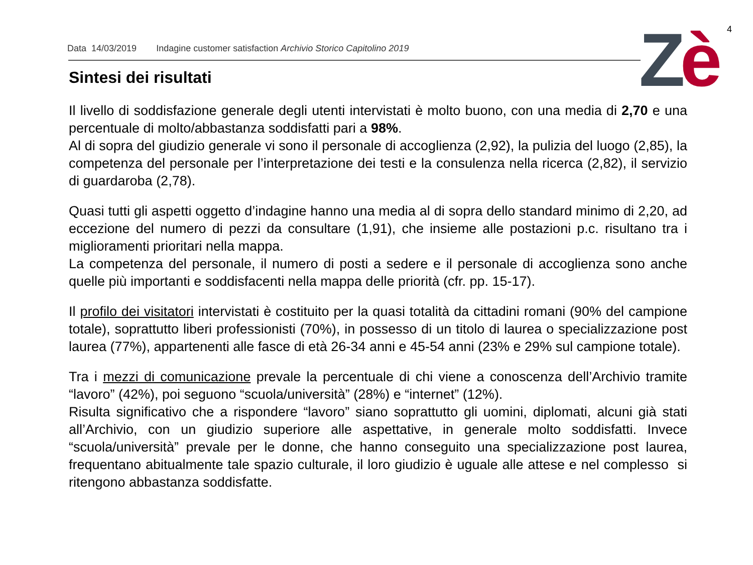4 Zè
Data 14/03/2019 Indagine customer satisfaction Archivio Storico Capitolino 2019
Sintesi dei risultati
Il livello di soddisfazione generale degli utenti intervistati è molto buono, con una media di 2,70 e una percentuale di molto/abbastanza soddisfatti pari a 98%.
Al di sopra del giudizio generale vi sono il personale di accoglienza (2,92), la pulizia del luogo (2,85), la competenza del personale per l’interpretazione dei testi e la consulenza nella ricerca (2,82), il servizio di guardaroba (2,78).
Quasi tutti gli aspetti oggetto d’indagine hanno una media al di sopra dello standard minimo di 2,20, ad eccezione del numero di pezzi da consultare (1,91), che insieme alle postazioni p.c. risultano tra i miglioramenti prioritari nella mappa.
La competenza del personale, il numero di posti a sedere e il personale di accoglienza sono anche quelle più importanti e soddisfacenti nella mappa delle priorità (cfr. pp. 15-17).
Il profilo dei visitatori intervistati è costituito per la quasi totalità da cittadini romani (90% del campione totale), soprattutto liberi professionisti (70%), in possesso di un titolo di laurea o specializzazione post laurea (77%), appartenenti alle fasce di età 26-34 anni e 45-54 anni (23% e 29% sul campione totale).
Tra i mezzi di comunicazione prevale la percentuale di chi viene a conoscenza dell’Archivio tramite “lavoro” (42%), poi seguono “scuola/università” (28%) e “internet” (12%).
Risulta significativo che a rispondere “lavoro” siano soprattutto gli uomini, diplomati, alcuni già stati all’Archivio, con un giudizio superiore alle aspettative, in generale molto soddisfatti. Invece “scuola/università” prevale per le donne, che hanno conseguito una specializzazione post laurea, frequentano abitualmente tale spazio culturale, il loro giudizio è uguale alle attese e nel complesso si ritengono abbastanza soddisfatte.